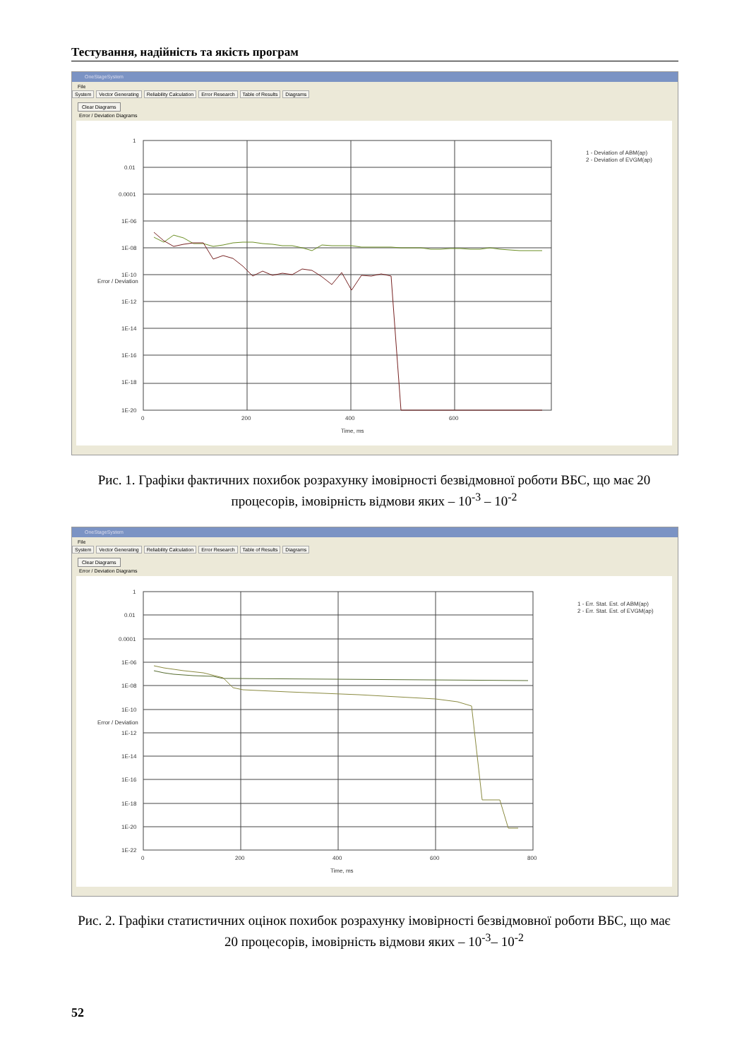Тестування, надійність та якість програм
OneStageSystem
File
System Vector Generating Reliability Calculation Error Research Table of Results Diagrams
Clear Diagrams
Error / Deviation Diagrams
1
0.01
0.0001
1E-06
1E-08
1E-10
1E-12
1E-14
1E-16
1E-18
1E-20
0
200
400
600
Time, ms
Error / Deviation
1 - Deviation of ABM(ap)
2 - Deviation of EVGM(ap)
Рис. 1. Графіки фактичних похибок розрахунку імовірності безвідмовної роботи ВБС, що має 20 процесорів, імовірність відмови яких – 10<sup>-3</sup> – 10<sup>-2</sup>
OneStageSystem
File
System Vector Generating Reliability Calculation Error Research Table of Results Diagrams
Clear Diagrams
Error / Deviation Diagrams
1
0.01
0.0001
1E-06
1E-08
1E-10
1E-12
1E-14
1E-16
1E-18
1E-20
1E-22
0
200
400
600
800
Time, ms
Error / Deviation
1 - Err. Stat. Est. of ABM(ap)
2 - Err. Stat. Est. of EVGM(ap)
Рис. 2. Графіки статистичних оцінок похибок розрахунку імовірності безвідмовної роботи ВБС, що має 20 процесорів, імовірність відмови яких – 10<sup>-3</sup>– 10<sup>-2</sup>
52